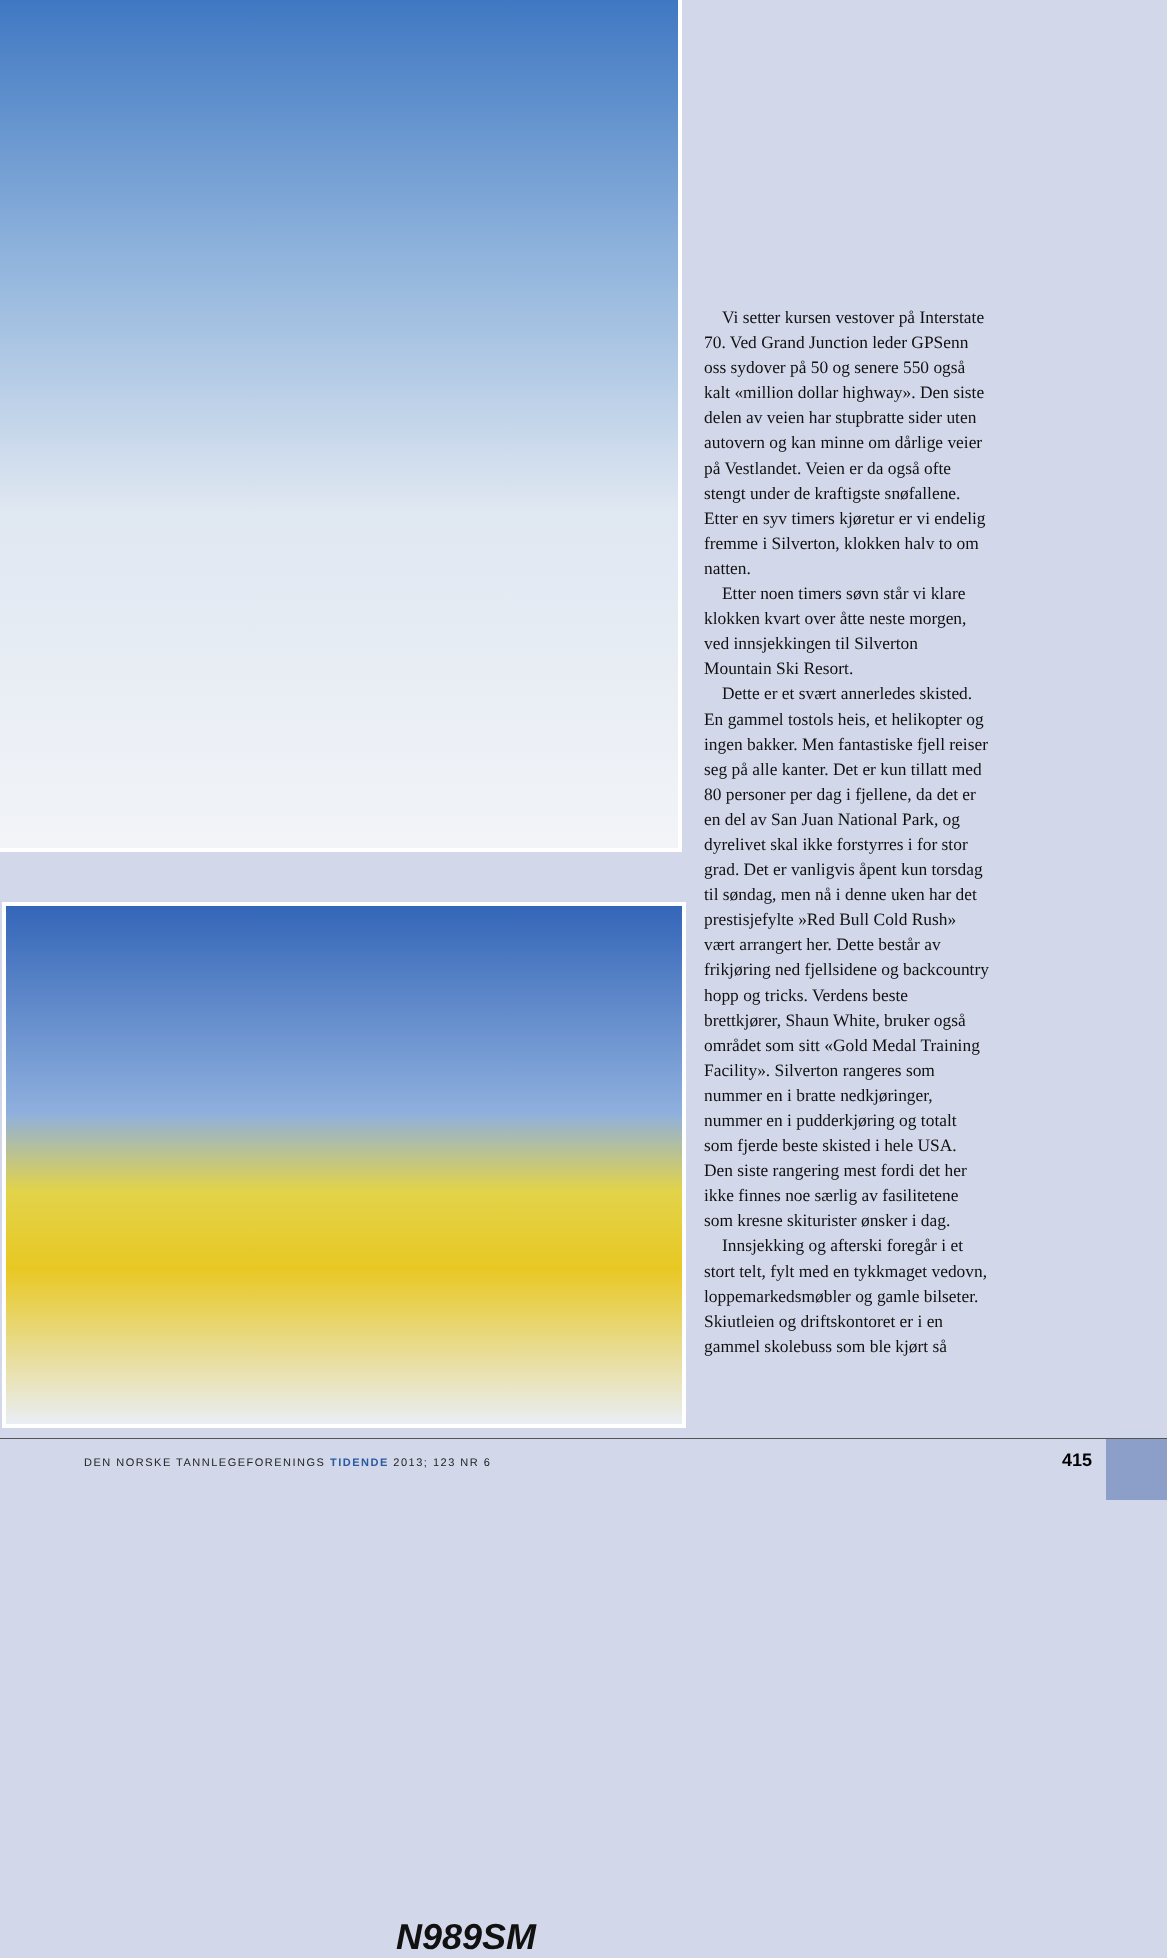N989SM
Vi setter kursen vestover på Interstate 70. Ved Grand Junction leder GPSenn oss sydover på 50 og senere 550 også kalt «million dollar highway». Den siste delen av veien har stupbratte sider uten autovern og kan minne om dårlige veier på Vestlandet. Veien er da også ofte stengt under de kraftigste snøfallene. Etter en syv timers kjøretur er vi endelig fremme i Silverton, klokken halv to om natten.
Etter noen timers søvn står vi klare klokken kvart over åtte neste morgen, ved innsjekkingen til Silverton Mountain Ski Resort.
Dette er et svært annerledes skisted. En gammel tostols heis, et helikopter og ingen bakker. Men fantastiske fjell reiser seg på alle kanter. Det er kun tillatt med 80 personer per dag i fjellene, da det er en del av San Juan National Park, og dyrelivet skal ikke forstyrres i for stor grad. Det er vanligvis åpent kun torsdag til søndag, men nå i denne uken har det prestisjefylte »Red Bull Cold Rush» vært arrangert her. Dette består av frikjøring ned fjellsidene og backcountry hopp og tricks. Verdens beste brettkjører, Shaun White, bruker også området som sitt «Gold Medal Training Facility». Silverton rangeres som nummer en i bratte nedkjøringer, nummer en i pudderkjøring og totalt som fjerde beste skisted i hele USA. Den siste rangering mest fordi det her ikke finnes noe særlig av fasilitetene som kresne skiturister ønsker i dag.
Innsjekking og afterski foregår i et stort telt, fylt med en tykkmaget vedovn, loppemarkedsmøbler og gamle bilseter. Skiutleien og driftskontoret er i en gammel skolebuss som ble kjørt så
DEN NORSKE TANNLEGEFORENINGS TIDENDE 2013; 123 NR 6
415